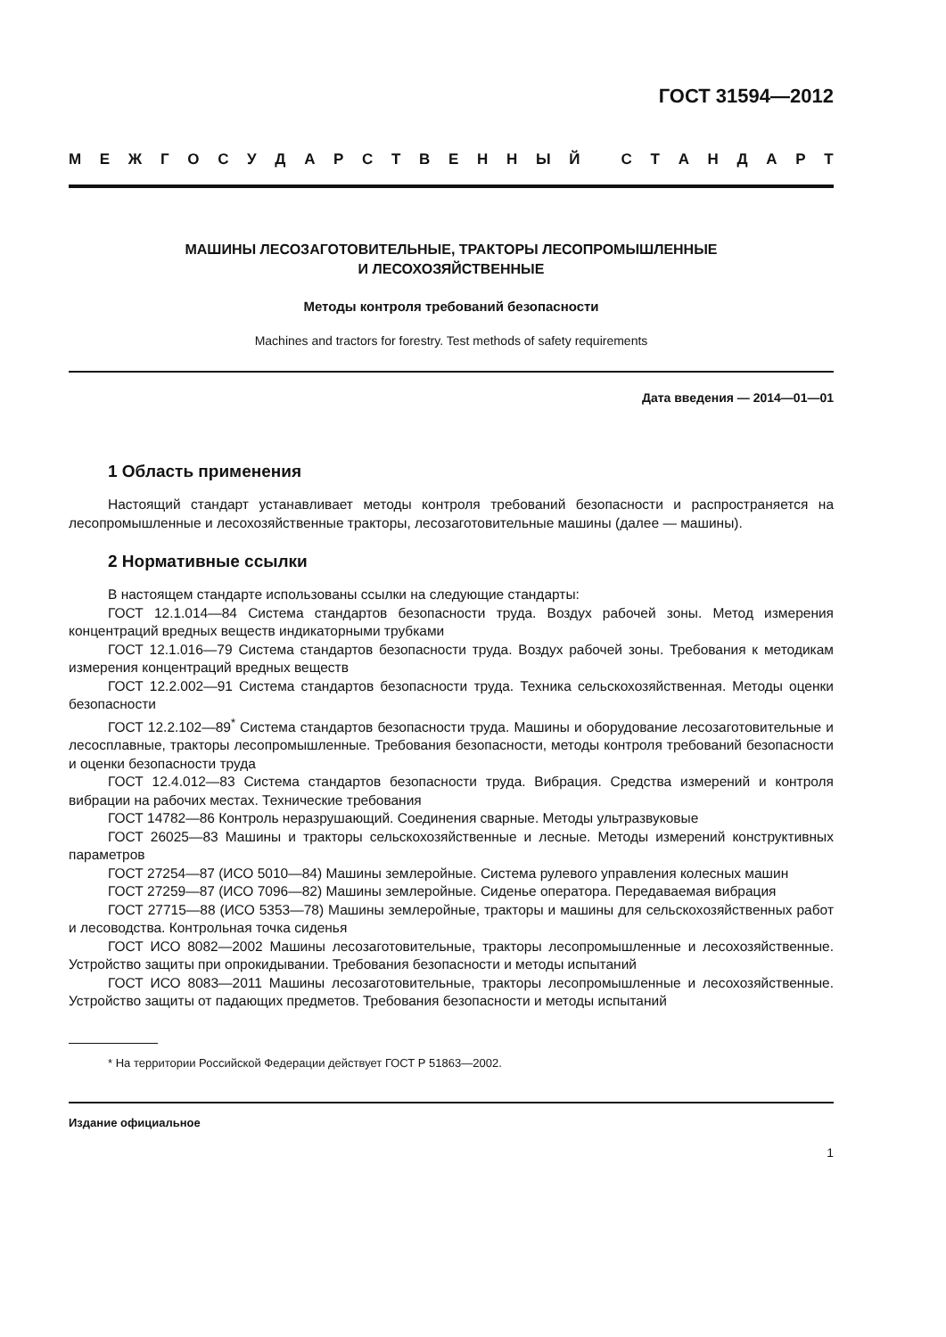ГОСТ 31594—2012
МЕЖГОСУДАРСТВЕННЫЙ СТАНДАРТ
МАШИНЫ ЛЕСОЗАГОТОВИТЕЛЬНЫЕ, ТРАКТОРЫ ЛЕСОПРОМЫШЛЕННЫЕ
И ЛЕСОХОЗЯЙСТВЕННЫЕ
Методы контроля требований безопасности
Machines and tractors for forestry. Test methods of safety requirements
Дата введения — 2014—01—01
1 Область применения
Настоящий стандарт устанавливает методы контроля требований безопасности и распространяется на лесопромышленные и лесохозяйственные тракторы, лесозаготовительные машины (далее — машины).
2 Нормативные ссылки
В настоящем стандарте использованы ссылки на следующие стандарты:
ГОСТ 12.1.014—84 Система стандартов безопасности труда. Воздух рабочей зоны. Метод измерения концентраций вредных веществ индикаторными трубками
ГОСТ 12.1.016—79 Система стандартов безопасности труда. Воздух рабочей зоны. Требования к методикам измерения концентраций вредных веществ
ГОСТ 12.2.002—91 Система стандартов безопасности труда. Техника сельскохозяйственная. Методы оценки безопасности
ГОСТ 12.2.102—89<sup>*</sup> Система стандартов безопасности труда. Машины и оборудование лесозаготовительные и лесосплавные, тракторы лесопромышленные. Требования безопасности, методы контроля требований безопасности и оценки безопасности труда
ГОСТ 12.4.012—83 Система стандартов безопасности труда. Вибрация. Средства измерений и контроля вибрации на рабочих местах. Технические требования
ГОСТ 14782—86 Контроль неразрушающий. Соединения сварные. Методы ультразвуковые
ГОСТ 26025—83 Машины и тракторы сельскохозяйственные и лесные. Методы измерений конструктивных параметров
ГОСТ 27254—87 (ИСО 5010—84) Машины землеройные. Система рулевого управления колесных машин
ГОСТ 27259—87 (ИСО 7096—82) Машины землеройные. Сиденье оператора. Передаваемая вибрация
ГОСТ 27715—88 (ИСО 5353—78) Машины землеройные, тракторы и машины для сельскохозяйственных работ и лесоводства. Контрольная точка сиденья
ГОСТ ИСО 8082—2002 Машины лесозаготовительные, тракторы лесопромышленные и лесохозяйственные. Устройство защиты при опрокидывании. Требования безопасности и методы испытаний
ГОСТ ИСО 8083—2011 Машины лесозаготовительные, тракторы лесопромышленные и лесохозяйственные. Устройство защиты от падающих предметов. Требования безопасности и методы испытаний
* На территории Российской Федерации действует ГОСТ Р 51863—2002.
Издание официальное
1